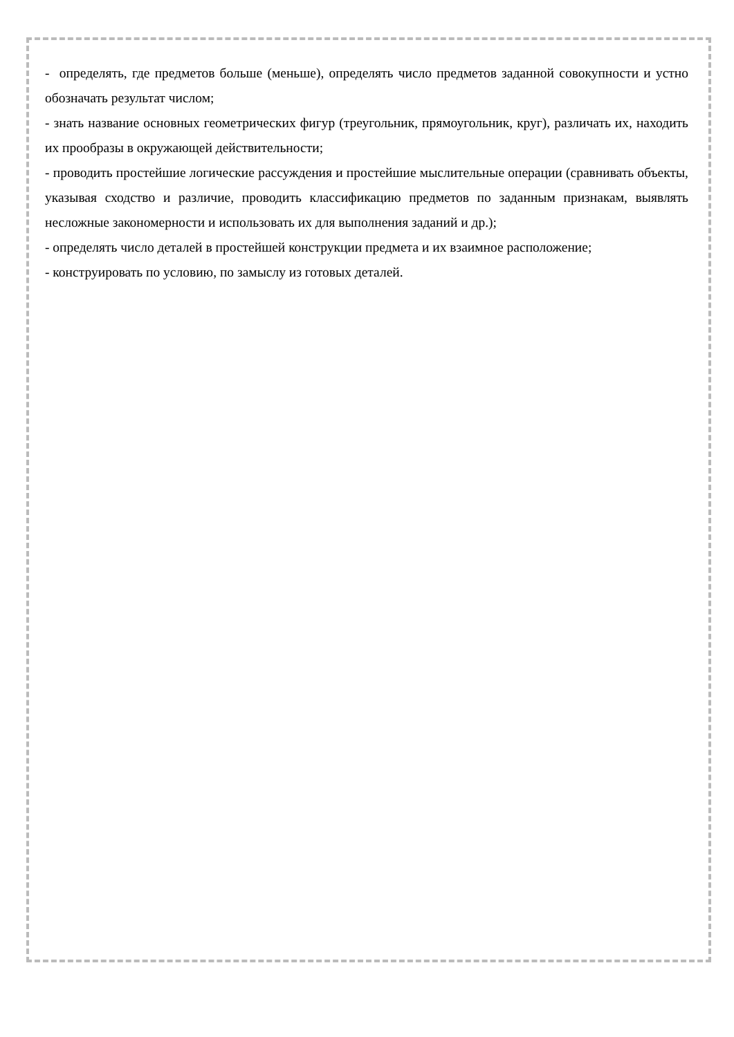- определять, где предметов больше (меньше), определять число предметов заданной совокупности и устно обозначать результат числом;
- знать название основных геометрических фигур (треугольник, прямоугольник, круг), различать их, находить их прообразы в окружающей действительности;
- проводить простейшие логические рассуждения и простейшие мыслительные операции (сравнивать объекты, указывая сходство и различие, проводить классификацию предметов по заданным признакам, выявлять несложные закономерности и использовать их для выполнения заданий и др.);
- определять число деталей в простейшей конструкции предмета и их взаимное расположение;
- конструировать по условию, по замыслу из готовых деталей.